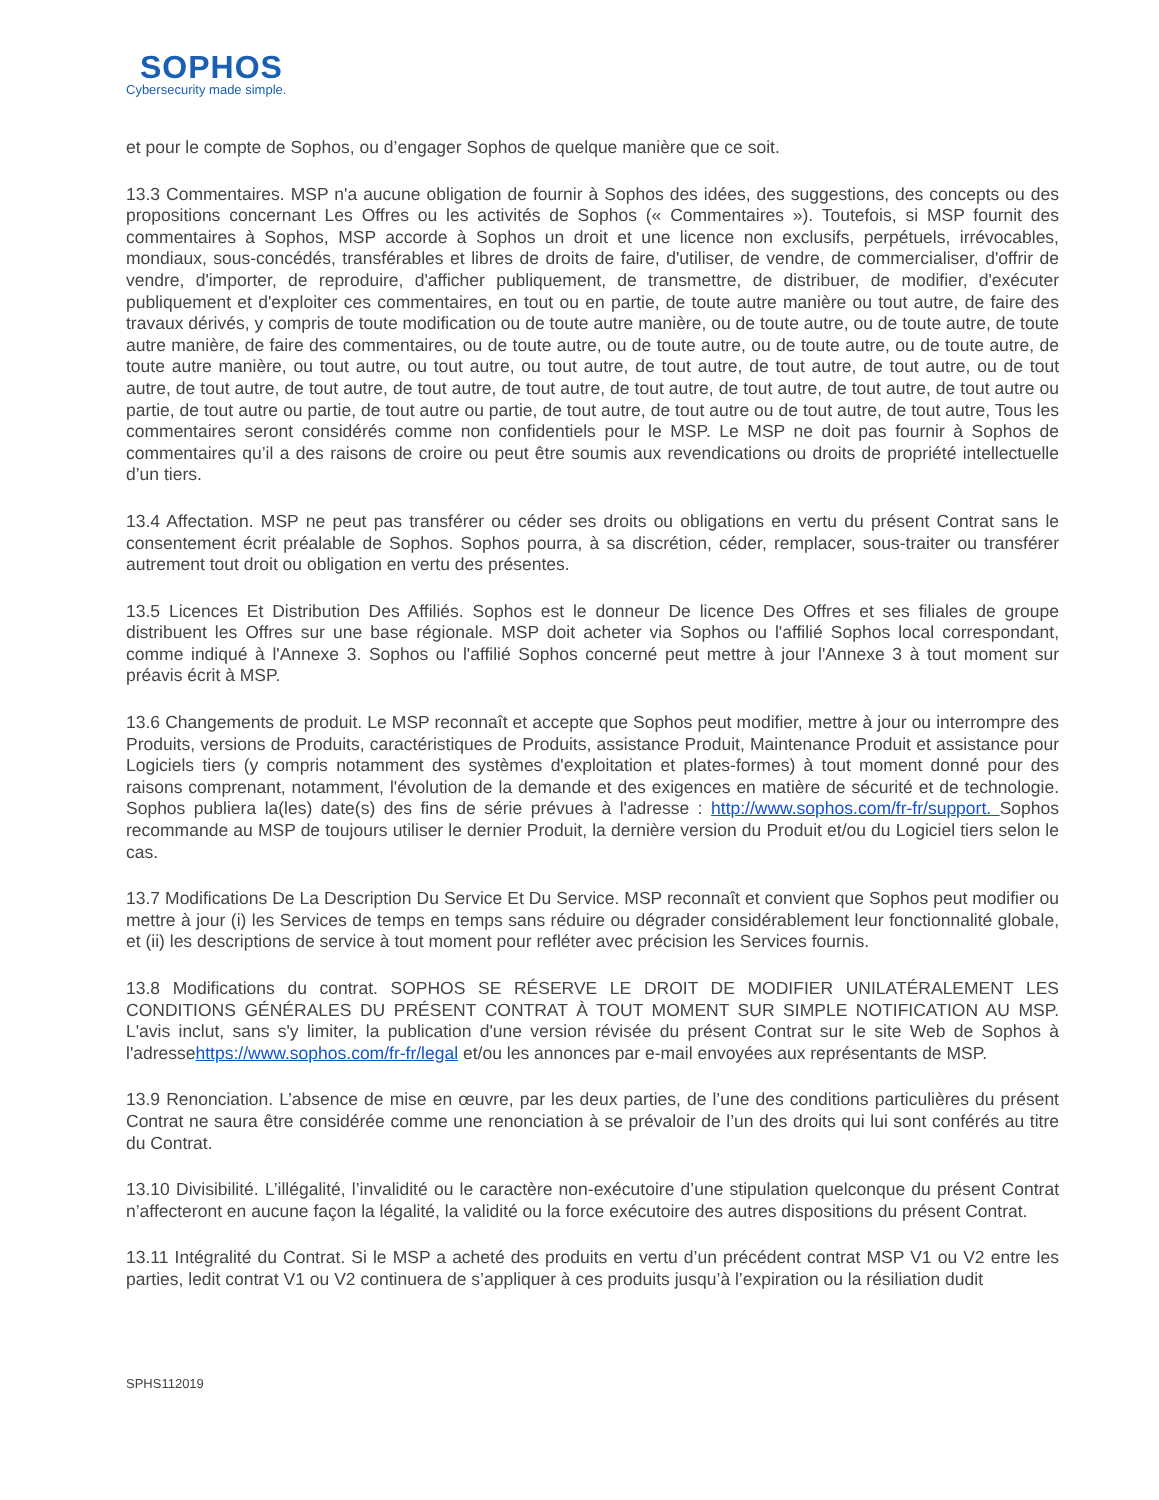SOPHOS
Cybersecurity made simple.
et pour le compte de Sophos, ou d’engager Sophos de quelque manière que ce soit.
13.3 Commentaires. MSP n'a aucune obligation de fournir à Sophos des idées, des suggestions, des concepts ou des propositions concernant Les Offres ou les activités de Sophos (« Commentaires »). Toutefois, si MSP fournit des commentaires à Sophos, MSP accorde à Sophos un droit et une licence non exclusifs, perpétuels, irrévocables, mondiaux, sous-concédés, transférables et libres de droits de faire, d'utiliser, de vendre, de commercialiser, d'offrir de vendre, d'importer, de reproduire, d'afficher publiquement, de transmettre, de distribuer, de modifier, d'exécuter publiquement et d'exploiter ces commentaires, en tout ou en partie, de toute autre manière ou tout autre, de faire des travaux dérivés, y compris de toute modification ou de toute autre manière, ou de toute autre, ou de toute autre, de toute autre manière, de faire des commentaires, ou de toute autre, ou de toute autre, ou de toute autre, ou de toute autre, de toute autre manière, ou tout autre, ou tout autre, ou tout autre, de tout autre, de tout autre, de tout autre, ou de tout autre, de tout autre, de tout autre, de tout autre, de tout autre, de tout autre, de tout autre, de tout autre, de tout autre ou partie, de tout autre ou partie, de tout autre ou partie, de tout autre, de tout autre ou de tout autre, de tout autre, Tous les commentaires seront considérés comme non confidentiels pour le MSP. Le MSP ne doit pas fournir à Sophos de commentaires qu’il a des raisons de croire ou peut être soumis aux revendications ou droits de propriété intellectuelle d’un tiers.
13.4 Affectation. MSP ne peut pas transférer ou céder ses droits ou obligations en vertu du présent Contrat sans le consentement écrit préalable de Sophos. Sophos pourra, à sa discrétion, céder, remplacer, sous-traiter ou transférer autrement tout droit ou obligation en vertu des présentes.
13.5 Licences Et Distribution Des Affiliés. Sophos est le donneur De licence Des Offres et ses filiales de groupe distribuent les Offres sur une base régionale. MSP doit acheter via Sophos ou l'affilié Sophos local correspondant, comme indiqué à l'Annexe 3. Sophos ou l'affilié Sophos concerné peut mettre à jour l'Annexe 3 à tout moment sur préavis écrit à MSP.
13.6 Changements de produit. Le MSP reconnaît et accepte que Sophos peut modifier, mettre à jour ou interrompre des Produits, versions de Produits, caractéristiques de Produits, assistance Produit, Maintenance Produit et assistance pour Logiciels tiers (y compris notamment des systèmes d'exploitation et plates-formes) à tout moment donné pour des raisons comprenant, notamment, l'évolution de la demande et des exigences en matière de sécurité et de technologie. Sophos publiera la(les) date(s) des fins de série prévues à l'adresse : http://www.sophos.com/fr-fr/support. Sophos recommande au MSP de toujours utiliser le dernier Produit, la dernière version du Produit et/ou du Logiciel tiers selon le cas.
13.7 Modifications De La Description Du Service Et Du Service. MSP reconnaît et convient que Sophos peut modifier ou mettre à jour (i) les Services de temps en temps sans réduire ou dégrader considérablement leur fonctionnalité globale, et (ii) les descriptions de service à tout moment pour refléter avec précision les Services fournis.
13.8 Modifications du contrat. SOPHOS SE RÉSERVE LE DROIT DE MODIFIER UNILATÉRALEMENT LES CONDITIONS GÉNÉRALES DU PRÉSENT CONTRAT À TOUT MOMENT SUR SIMPLE NOTIFICATION AU MSP. L'avis inclut, sans s'y limiter, la publication d'une version révisée du présent Contrat sur le site Web de Sophos à l'adressehttps://www.sophos.com/fr-fr/legal et/ou les annonces par e-mail envoyées aux représentants de MSP.
13.9 Renonciation. L’absence de mise en œuvre, par les deux parties, de l’une des conditions particulières du présent Contrat ne saura être considérée comme une renonciation à se prévaloir de l’un des droits qui lui sont conférés au titre du Contrat.
13.10 Divisibilité. L’illégalité, l’invalidité ou le caractère non-exécutoire d’une stipulation quelconque du présent Contrat n’affecteront en aucune façon la légalité, la validité ou la force exécutoire des autres dispositions du présent Contrat.
13.11 Intégralité du Contrat. Si le MSP a acheté des produits en vertu d’un précédent contrat MSP V1 ou V2 entre les parties, ledit contrat V1 ou V2 continuera de s’appliquer à ces produits jusqu’à l’expiration ou la résiliation dudit
SPHS112019